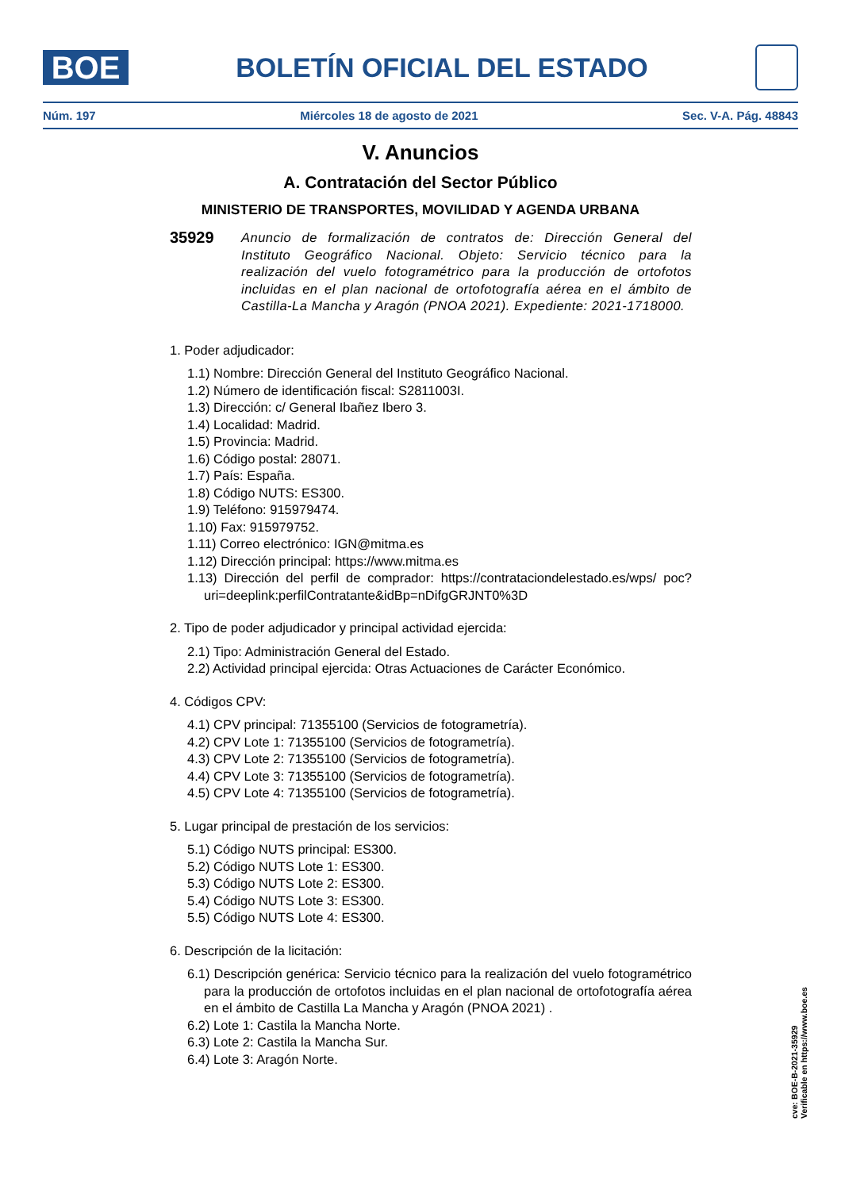BOE
BOLETÍN OFICIAL DEL ESTADO
Núm. 197 Miércoles 18 de agosto de 2021 Sec. V-A. Pág. 48843
V. Anuncios
A. Contratación del Sector Público
MINISTERIO DE TRANSPORTES, MOVILIDAD Y AGENDA URBANA
35929 Anuncio de formalización de contratos de: Dirección General del Instituto Geográfico Nacional. Objeto: Servicio técnico para la realización del vuelo fotogramétrico para la producción de ortofotos incluidas en el plan nacional de ortofotografía aérea en el ámbito de Castilla-La Mancha y Aragón (PNOA 2021). Expediente: 2021-1718000.
1. Poder adjudicador:
1.1) Nombre: Dirección General del Instituto Geográfico Nacional.
1.2) Número de identificación fiscal: S2811003I.
1.3) Dirección: c/ General Ibañez Ibero 3.
1.4) Localidad: Madrid.
1.5) Provincia: Madrid.
1.6) Código postal: 28071.
1.7) País: España.
1.8) Código NUTS: ES300.
1.9) Teléfono: 915979474.
1.10) Fax: 915979752.
1.11) Correo electrónico: IGN@mitma.es
1.12) Dirección principal: https://www.mitma.es
1.13) Dirección del perfil de comprador: https://contrataciondelestado.es/wps/ poc?uri=deeplink:perfilContratante&idBp=nDifgGRJNT0%3D
2. Tipo de poder adjudicador y principal actividad ejercida:
2.1) Tipo: Administración General del Estado.
2.2) Actividad principal ejercida: Otras Actuaciones de Carácter Económico.
4. Códigos CPV:
4.1) CPV principal: 71355100 (Servicios de fotogrametría).
4.2) CPV Lote 1: 71355100 (Servicios de fotogrametría).
4.3) CPV Lote 2: 71355100 (Servicios de fotogrametría).
4.4) CPV Lote 3: 71355100 (Servicios de fotogrametría).
4.5) CPV Lote 4: 71355100 (Servicios de fotogrametría).
5. Lugar principal de prestación de los servicios:
5.1) Código NUTS principal: ES300.
5.2) Código NUTS Lote 1: ES300.
5.3) Código NUTS Lote 2: ES300.
5.4) Código NUTS Lote 3: ES300.
5.5) Código NUTS Lote 4: ES300.
6. Descripción de la licitación:
6.1) Descripción genérica: Servicio técnico para la realización del vuelo fotogramétrico para la producción de ortofotos incluidas en el plan nacional de ortofotografía aérea en el ámbito de Castilla La Mancha y Aragón (PNOA 2021) .
6.2) Lote 1: Castila la Mancha Norte.
6.3) Lote 2: Castila la Mancha Sur.
6.4) Lote 3: Aragón Norte.
cve: BOE-B-2021-35929
Verificable en https://www.boe.es